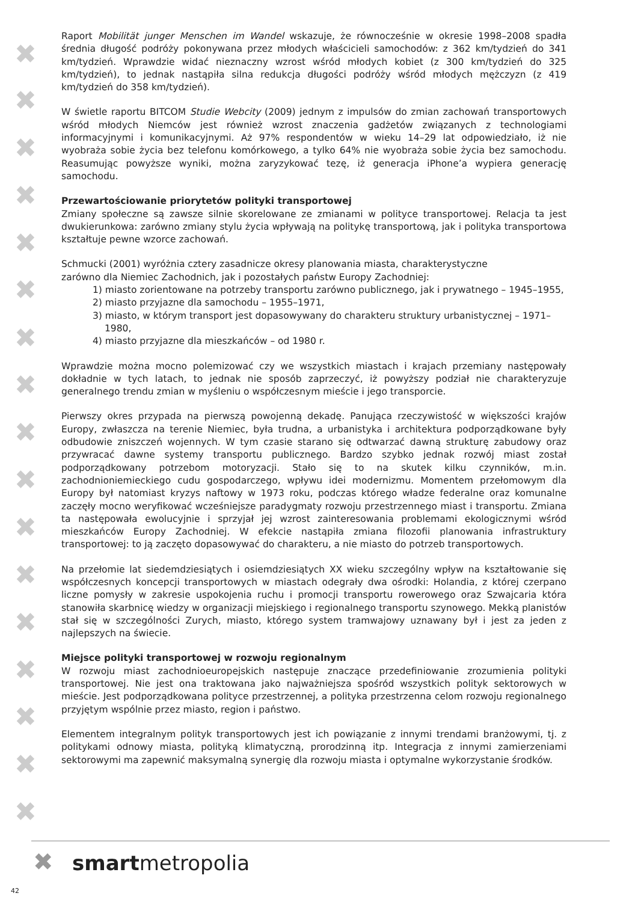✖
✖
✖
✖
✖
✖
✖
✖
✖
✖
✖
✖
✖
✖
✖
✖
✖
Raport Mobilität junger Menschen im Wandel wskazuje, że równocześnie w okresie 1998–2008 spadła średnia długość podróży pokonywana przez młodych właścicieli samochodów: z 362 km/tydzień do 341 km/tydzień. Wprawdzie widać nieznaczny wzrost wśród młodych kobiet (z 300 km/tydzień do 325 km/tydzień), to jednak nastąpiła silna redukcja długości podróży wśród młodych mężczyzn (z 419 km/tydzień do 358 km/tydzień).
W świetle raportu BITCOM Studie Webcity (2009) jednym z impulsów do zmian zachowań transportowych wśród młodych Niemców jest również wzrost znaczenia gadżetów związanych z technologiami informacyjnymi i komunikacyjnymi. Aż 97% respondentów w wieku 14–29 lat odpowiedziało, iż nie wyobraża sobie życia bez telefonu komórkowego, a tylko 64% nie wyobraża sobie życia bez samochodu. Reasumując powyższe wyniki, można zaryzykować tezę, iż generacja iPhone’a wypiera generację samochodu.
Przewartościowanie priorytetów polityki transportowej
Zmiany społeczne są zawsze silnie skorelowane ze zmianami w polityce transportowej. Relacja ta jest dwukierunkowa: zarówno zmiany stylu życia wpływają na politykę transportową, jak i polityka transportowa kształtuje pewne wzorce zachowań.
Schmucki (2001) wyróżnia cztery zasadnicze okresy planowania miasta, charakterystyczne
zarówno dla Niemiec Zachodnich, jak i pozostałych państw Europy Zachodniej:
1) miasto zorientowane na potrzeby transportu zarówno publicznego, jak i prywatnego – 1945–1955,
2) miasto przyjazne dla samochodu – 1955–1971,
3) miasto, w którym transport jest dopasowywany do charakteru struktury urbanistycznej – 1971–1980,
4) miasto przyjazne dla mieszkańców – od 1980 r.
Wprawdzie można mocno polemizować czy we wszystkich miastach i krajach przemiany następowały dokładnie w tych latach, to jednak nie sposób zaprzeczyć, iż powyższy podział nie charakteryzuje generalnego trendu zmian w myśleniu o współczesnym mieście i jego transporcie.
Pierwszy okres przypada na pierwszą powojenną dekadę. Panująca rzeczywistość w większości krajów Europy, zwłaszcza na terenie Niemiec, była trudna, a urbanistyka i architektura podporządkowane były odbudowie zniszczeń wojennych. W tym czasie starano się odtwarzać dawną strukturę zabudowy oraz przywracać dawne systemy transportu publicznego. Bardzo szybko jednak rozwój miast został podporządkowany potrzebom motoryzacji. Stało się to na skutek kilku czynników, m.in. zachodnioniemieckiego cudu gospodarczego, wpływu idei modernizmu. Momentem przełomowym dla Europy był natomiast kryzys naftowy w 1973 roku, podczas którego władze federalne oraz komunalne zaczęły mocno weryfikować wcześniejsze paradygmaty rozwoju przestrzennego miast i transportu. Zmiana ta następowała ewolucyjnie i sprzyjał jej wzrost zainteresowania problemami ekologicznymi wśród mieszkańców Europy Zachodniej. W efekcie nastąpiła zmiana filozofii planowania infrastruktury transportowej: to ją zaczęto dopasowywać do charakteru, a nie miasto do potrzeb transportowych.
Na przełomie lat siedemdziesiątych i osiemdziesiątych XX wieku szczególny wpływ na kształtowanie się współczesnych koncepcji transportowych w miastach odegrały dwa ośrodki: Holandia, z której czerpano liczne pomysły w zakresie uspokojenia ruchu i promocji transportu rowerowego oraz Szwajcaria która stanowiła skarbnicę wiedzy w organizacji miejskiego i regionalnego transportu szynowego. Mekką planistów stał się w szczególności Zurych, miasto, którego system tramwajowy uznawany był i jest za jeden z najlepszych na świecie.
Miejsce polityki transportowej w rozwoju regionalnym
W rozwoju miast zachodnioeuropejskich następuje znaczące przedefiniowanie zrozumienia polityki transportowej. Nie jest ona traktowana jako najważniejsza spośród wszystkich polityk sektorowych w mieście. Jest podporządkowana polityce przestrzennej, a polityka przestrzenna celom rozwoju regionalnego przyjętym wspólnie przez miasto, region i państwo.
Elementem integralnym polityk transportowych jest ich powiązanie z innymi trendami branżowymi, tj. z politykami odnowy miasta, polityką klimatyczną, prorodzinną itp. Integracja z innymi zamierzeniami sektorowymi ma zapewnić maksymalną synergię dla rozwoju miasta i optymalne wykorzystanie środków.
✖ smartmetropolia
42